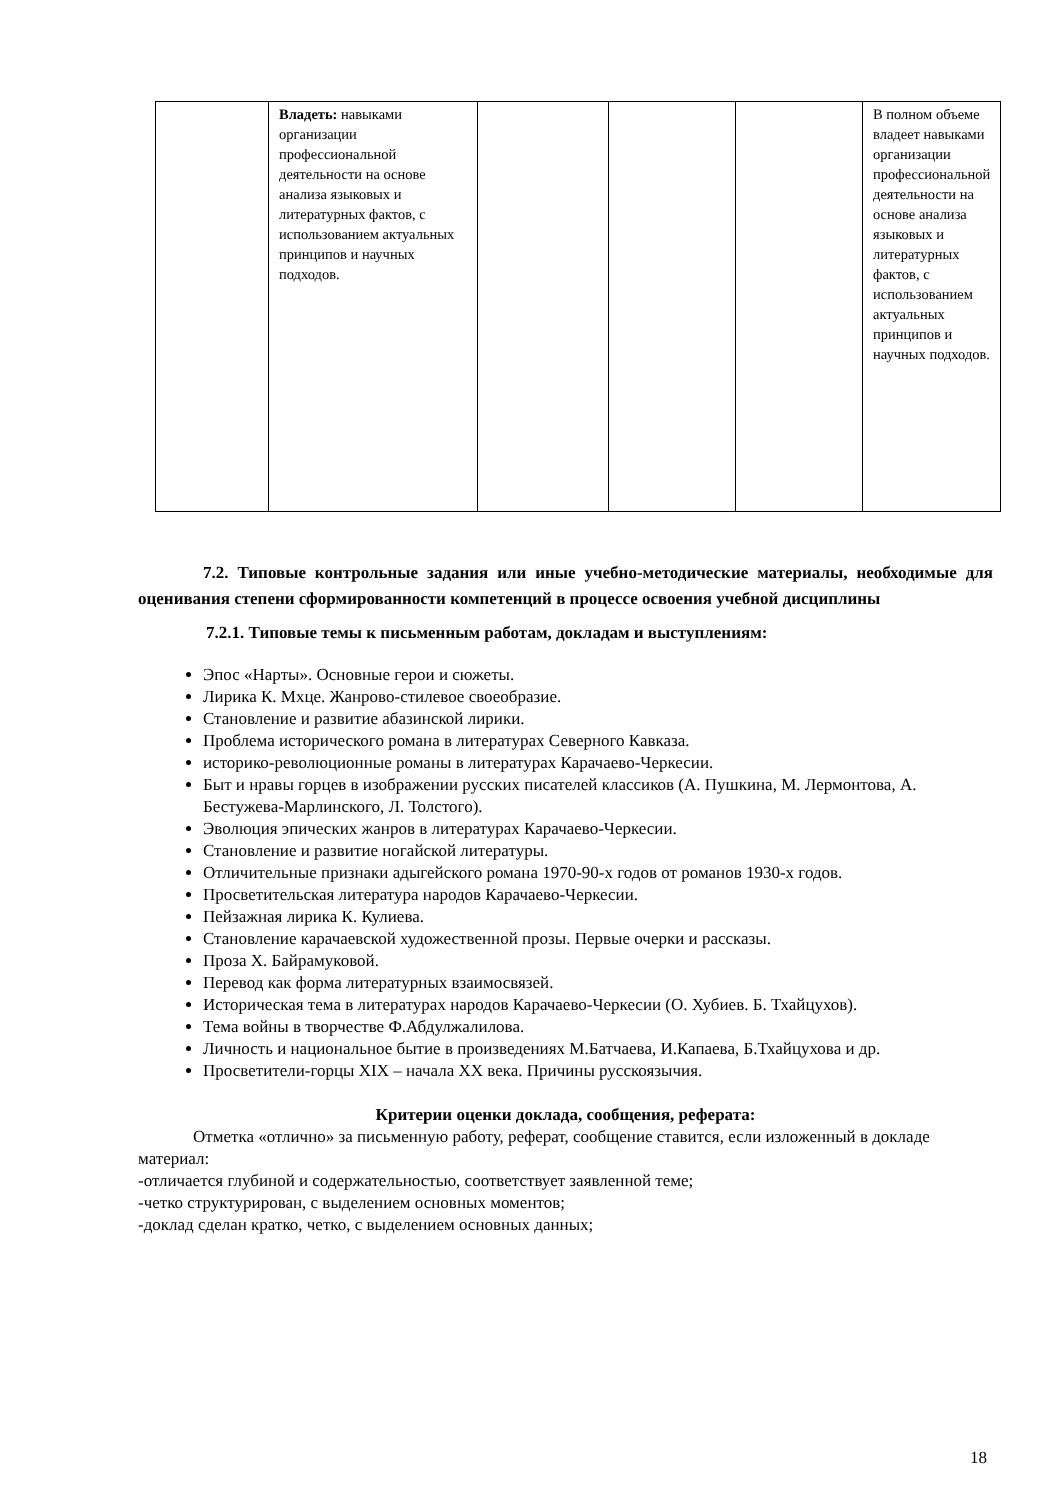| | Владеть: навыками организации профессиональной деятельности на основе анализа языковых и литературных фактов, с использованием актуальных принципов и научных подходов. | | | | В полном объеме владеет навыками организации профессиональной деятельности на основе анализа языковых и литературных фактов, с использованием актуальных принципов и научных подходов. |
7.2. Типовые контрольные задания или иные учебно-методические материалы, необходимые для оценивания степени сформированности компетенций в процессе освоения учебной дисциплины
7.2.1. Типовые темы к письменным работам, докладам и выступлениям:
Эпос «Нарты». Основные герои и сюжеты.
Лирика К. Мхце. Жанрово-стилевое своеобразие.
Становление и развитие абазинской лирики.
Проблема исторического романа в литературах Северного Кавказа.
историко-революционные романы в литературах Карачаево-Черкесии.
Быт и нравы горцев в изображении русских писателей классиков (А. Пушкина, М. Лермонтова, А. Бестужева-Марлинского, Л. Толстого).
Эволюция эпических жанров в литературах Карачаево-Черкесии.
Становление и развитие ногайской литературы.
Отличительные признаки адыгейского романа 1970-90-х годов от романов 1930-х годов.
Просветительская литература народов Карачаево-Черкесии.
Пейзажная лирика К. Кулиева.
Становление карачаевской художественной прозы. Первые очерки и рассказы.
Проза Х. Байрамуковой.
Перевод как форма литературных взаимосвязей.
Историческая тема в литературах народов Карачаево-Черкесии (О. Хубиев. Б. Тхайцухов).
Тема войны в творчестве Ф.Абдулжалилова.
Личность и национальное бытие в произведениях М.Батчаева, И.Капаева, Б.Тхайцухова и др.
Просветители-горцы XIX – начала XX века. Причины русскоязычия.
Критерии оценки доклада, сообщения, реферата:
Отметка «отлично» за письменную работу, реферат, сообщение ставится, если изложенный в докладе материал:
-отличается глубиной и содержательностью, соответствует заявленной теме;
-четко структурирован, с выделением основных моментов;
-доклад сделан кратко, четко, с выделением основных данных;
18